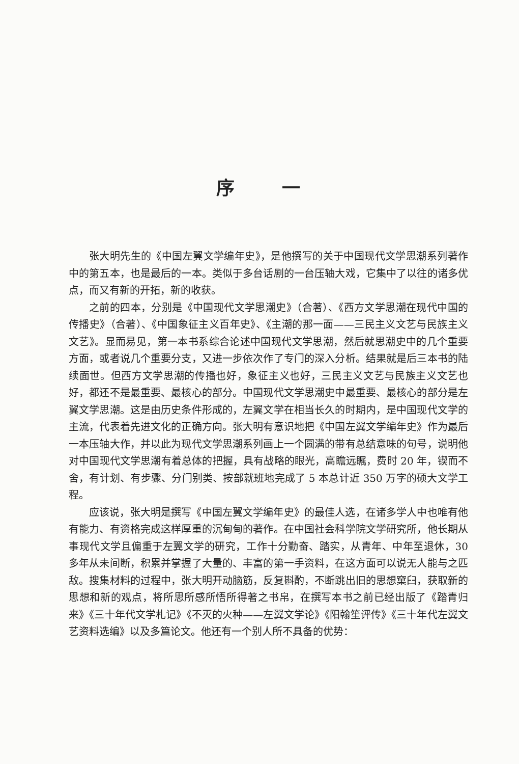序 一
张大明先生的《中国左翼文学编年史》，是他撰写的关于中国现代文学思潮系列著作中的第五本，也是最后的一本。类似于多台话剧的一台压轴大戏，它集中了以往的诸多优点，而又有新的开拓，新的收获。
之前的四本，分别是《中国现代文学思潮史》（合著）、《西方文学思潮在现代中国的传播史》（合著）、《中国象征主义百年史》、《主潮的那一面——三民主义文艺与民族主义文艺》。显而易见，第一本书系综合论述中国现代文学思潮，然后就思潮史中的几个重要方面，或者说几个重要分支，又进一步依次作了专门的深入分析。结果就是后三本书的陆续面世。但西方文学思潮的传播也好，象征主义也好，三民主义文艺与民族主义文艺也好，都还不是最重要、最核心的部分。中国现代文学思潮史中最重要、最核心的部分是左翼文学思潮。这是由历史条件形成的，左翼文学在相当长久的时期内，是中国现代文学的主流，代表着先进文化的正确方向。张大明有意识地把《中国左翼文学编年史》作为最后一本压轴大作，并以此为现代文学思潮系列画上一个圆满的带有总结意味的句号，说明他对中国现代文学思潮有着总体的把握，具有战略的眼光，高瞻远瞩，费时 20 年，锲而不舍，有计划、有步骤、分门别类、按部就班地完成了 5 本总计近 350 万字的硕大文学工程。
应该说，张大明是撰写《中国左翼文学编年史》的最佳人选，在诸多学人中也唯有他有能力、有资格完成这样厚重的沉甸甸的著作。在中国社会科学院文学研究所，他长期从事现代文学且偏重于左翼文学的研究，工作十分勤奋、踏实，从青年、中年至退休，30 多年从未间断，积累并掌握了大量的、丰富的第一手资料，在这方面可以说无人能与之匹敌。搜集材料的过程中，张大明开动脑筋，反复斟酌，不断跳出旧的思想窠臼，获取新的思想和新的观点，将所思所感所悟所得著之书帛，在撰写本书之前已经出版了《踏青归来》《三十年代文学札记》《不灭的火种——左翼文学论》《阳翰笙评传》《三十年代左翼文艺资料选编》以及多篇论文。他还有一个别人所不具备的优势：